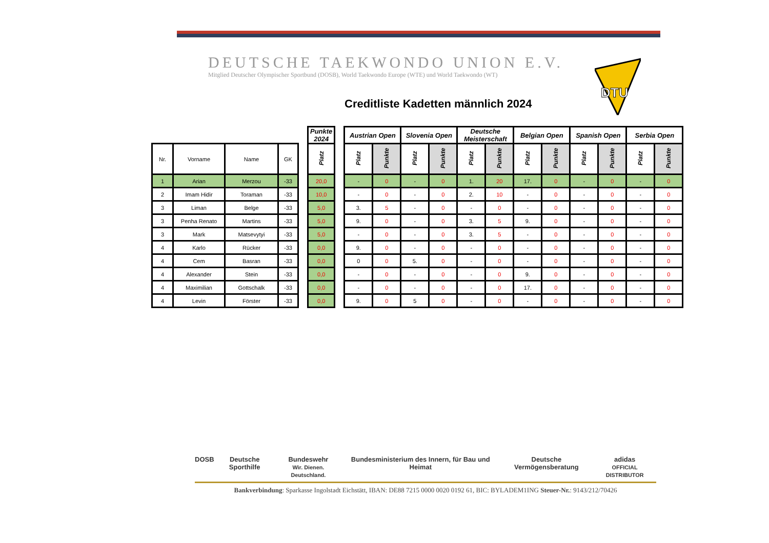DEUTSCHE TAEKWONDO UNION E.V.
Mitglied Deutscher Olympischer Sportbund (DOSB), World Taekwondo Europe (WTE) und World Taekwondo (WT)
DTU
Creditliste Kadetten männlich 2024
| | | | | | Punkte 2024 | | Austrian Open | | Slovenia Open | | Deutsche Meisterschaft | | Belgian Open | | Spanish Open | | Serbia Open | |
| Nr. | Vorname | Name | GK | | Platz | | Platz | Punkte | Platz | Punkte | Platz | Punkte | Platz | Punkte | Platz | Punkte | Platz | Punkte |
| 1 | Arian | Merzou | -33 | | 20,0 | | - | 0 | - | 0 | 1. | 20 | 17. | 0 | - | 0 | - | 0 |
| 2 | Imam Hidir | Toraman | -33 | | 10,0 | | - | 0 | - | 0 | 2. | 10 | - | 0 | - | 0 | - | 0 |
| 3 | Liman | Belge | -33 | | 5,0 | | 3. | 5 | - | 0 | - | 0 | - | 0 | - | 0 | - | 0 |
| 3 | Penha Renato | Martins | -33 | | 5,0 | | 9. | 0 | - | 0 | 3. | 5 | 9. | 0 | - | 0 | - | 0 |
| 3 | Mark | Matsevytyi | -33 | | 5,0 | | - | 0 | - | 0 | 3. | 5 | - | 0 | - | 0 | - | 0 |
| 4 | Karlo | Rücker | -33 | | 0,0 | | 9. | 0 | - | 0 | - | 0 | - | 0 | - | 0 | - | 0 |
| 4 | Cem | Basran | -33 | | 0,0 | | 0 | 0 | 5. | 0 | - | 0 | - | 0 | - | 0 | - | 0 |
| 4 | Alexander | Stein | -33 | | 0,0 | | - | 0 | - | 0 | - | 0 | 9. | 0 | - | 0 | - | 0 |
| 4 | Maximilian | Gottschalk | -33 | | 0,0 | | - | 0 | - | 0 | - | 0 | 17. | 0 | - | 0 | - | 0 |
| 4 | Levin | Förster | -33 | | 0,0 | | 9. | 0 | 5 | 0 | - | 0 | - | 0 | - | 0 | - | 0 |
DOSB Deutsche Sporthilfe Bundeswehr
Wir. Dienen. Deutschland. Bundesministerium des Innern, für Bau und Heimat Deutsche Vermögensberatung adidas
OFFICIAL DISTRIBUTOR
Bankverbindung: Sparkasse Ingolstadt Eichstätt, IBAN: DE88 7215 0000 0020 0192 61, BIC: BYLADEM1ING Steuer-Nr.: 9143/212/70426